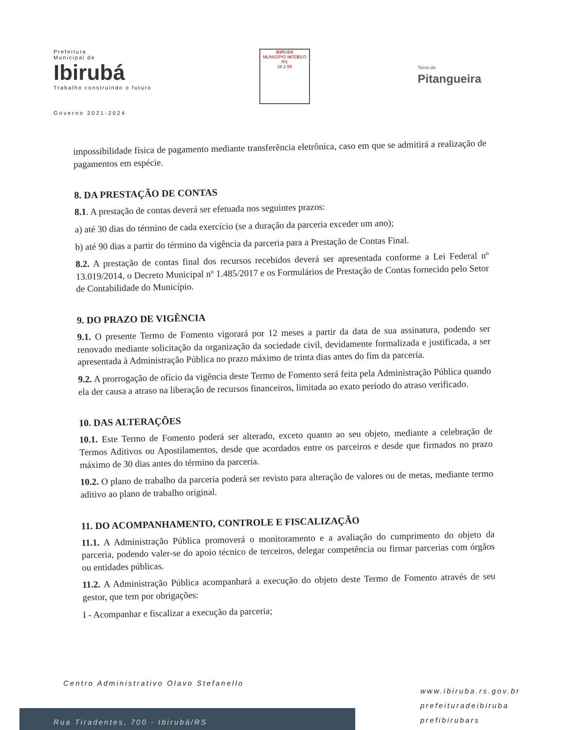Prefeitura
Municipal de
Ibirubá
Trabalho construindo o futuro
Governo 2021-2024
IBIRUBÁ
MUNICÍPIO MODELO RS
28 2 55
Terra da
Pitangueira
impossibilidade física de pagamento mediante transferência eletrônica, caso em que se admitirá a realização de pagamentos em espécie.
8. DA PRESTAÇÃO DE CONTAS
8.1. A prestação de contas deverá ser efetuada nos seguintes prazos:
a) até 30 dias do término de cada exercício (se a duração da parceria exceder um ano);
b) até 90 dias a partir do término da vigência da parceria para a Prestação de Contas Final.
8.2. A prestação de contas final dos recursos recebidos deverá ser apresentada conforme a Lei Federal nº 13.019/2014, o Decreto Municipal nº 1.485/2017 e os Formulários de Prestação de Contas fornecido pelo Setor de Contabilidade do Município.
9. DO PRAZO DE VIGÊNCIA
9.1. O presente Termo de Fomento vigorará por 12 meses a partir da data de sua assinatura, podendo ser renovado mediante solicitação da organização da sociedade civil, devidamente formalizada e justificada, a ser apresentada à Administração Pública no prazo máximo de trinta dias antes do fim da parceria.
9.2. A prorrogação de ofício da vigência deste Termo de Fomento será feita pela Administração Pública quando ela der causa a atraso na liberação de recursos financeiros, limitada ao exato período do atraso verificado.
10. DAS ALTERAÇÕES
10.1. Este Termo de Fomento poderá ser alterado, exceto quanto ao seu objeto, mediante a celebração de Termos Aditivos ou Apostilamentos, desde que acordados entre os parceiros e desde que firmados no prazo máximo de 30 dias antes do término da parceria.
10.2. O plano de trabalho da parceria poderá ser revisto para alteração de valores ou de metas, mediante termo aditivo ao plano de trabalho original.
11. DO ACOMPANHAMENTO, CONTROLE E FISCALIZAÇÃO
11.1. A Administração Pública promoverá o monitoramento e a avaliação do cumprimento do objeto da parceria, podendo valer-se do apoio técnico de terceiros, delegar competência ou firmar parcerias com órgãos ou entidades públicas.
11.2. A Administração Pública acompanhará a execução do objeto deste Termo de Fomento através de seu gestor, que tem por obrigações:
I - Acompanhar e fiscalizar a execução da parceria;
Centro Administrativo Olavo Stefanello
Rua Tiradentes, 700 - Ibirubá/RS
www.ibiruba.rs.gov.br
prefeituradeibiruba
prefibirubars